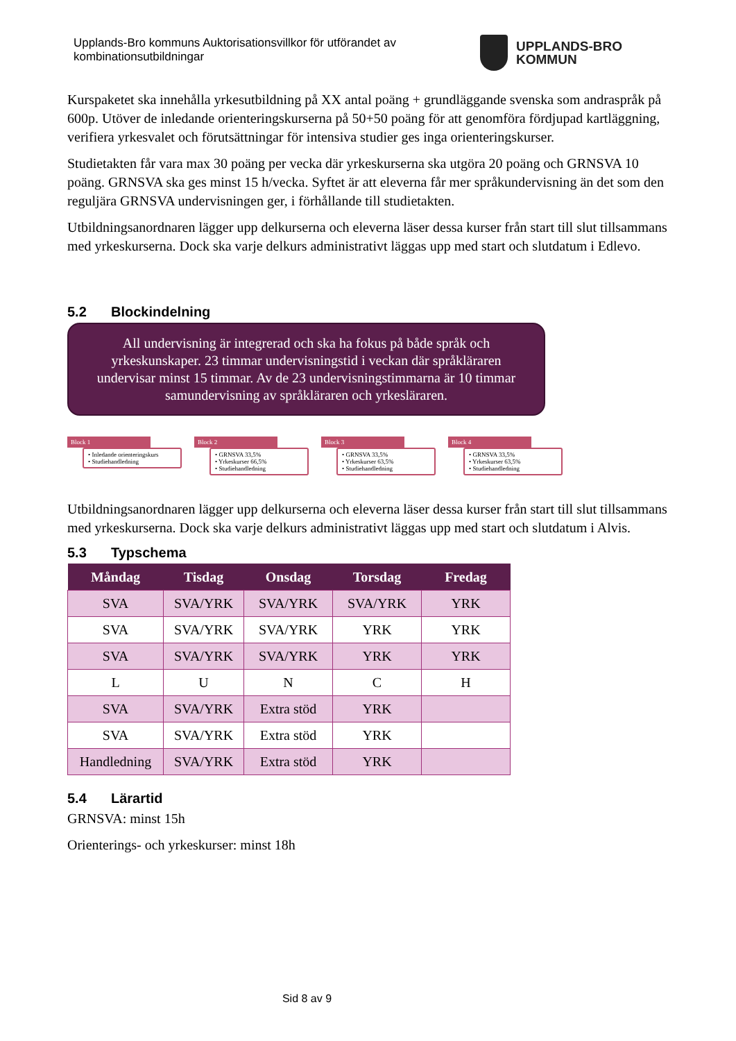Upplands-Bro kommuns Auktorisationsvillkor för utförandet av kombinationsutbildningar
UPPLANDS-BRO
KOMMUN
Kurspaketet ska innehålla yrkesutbildning på XX antal poäng + grundläggande svenska som andraspråk på 600p. Utöver de inledande orienteringskurserna på 50+50 poäng för att genomföra fördjupad kartläggning, verifiera yrkesvalet och förutsättningar för intensiva studier ges inga orienteringskurser.
Studietakten får vara max 30 poäng per vecka där yrkeskurserna ska utgöra 20 poäng och GRNSVA 10 poäng. GRNSVA ska ges minst 15 h/vecka. Syftet är att eleverna får mer språkundervisning än det som den reguljära GRNSVA undervisningen ger, i förhållande till studietakten.
Utbildningsanordnaren lägger upp delkurserna och eleverna läser dessa kurser från start till slut tillsammans med yrkeskurserna. Dock ska varje delkurs administrativt läggas upp med start och slutdatum i Edlevo.
5.2 Blockindelning
All undervisning är integrerad och ska ha fokus på både språk och yrkeskunskaper. 23 timmar undervisningstid i veckan där språkläraren undervisar minst 15 timmar. Av de 23 undervisningstimmarna är 10 timmar samundervisning av språkläraren och yrkesläraren.
Block 1
• Inledande orienteringskurs
• Studiehandledning
Block 2
• GRNSVA 33,5%
• Yrkeskurser 66,5%
• Studiehandledning
Block 3
• GRNSVA 33,5%
• Yrkeskurser 63,5%
• Studiehandledning
Block 4
• GRNSVA 33,5%
• Yrkeskurser 63,5%
• Studiehandledning
Utbildningsanordnaren lägger upp delkurserna och eleverna läser dessa kurser från start till slut tillsammans med yrkeskurserna. Dock ska varje delkurs administrativt läggas upp med start och slutdatum i Alvis.
5.3 Typschema
| Måndag | Tisdag | Onsdag | Torsdag | Fredag |
| --- | --- | --- | --- | --- |
| SVA | SVA/YRK | SVA/YRK | SVA/YRK | YRK |
| SVA | SVA/YRK | SVA/YRK | YRK | YRK |
| SVA | SVA/YRK | SVA/YRK | YRK | YRK |
| L | U | N | C | H |
| SVA | SVA/YRK | Extra stöd | YRK | |
| SVA | SVA/YRK | Extra stöd | YRK | |
| Handledning | SVA/YRK | Extra stöd | YRK | |
5.4 Lärartid
GRNSVA: minst 15h
Orienterings- och yrkeskurser: minst 18h
Sid 8 av 9